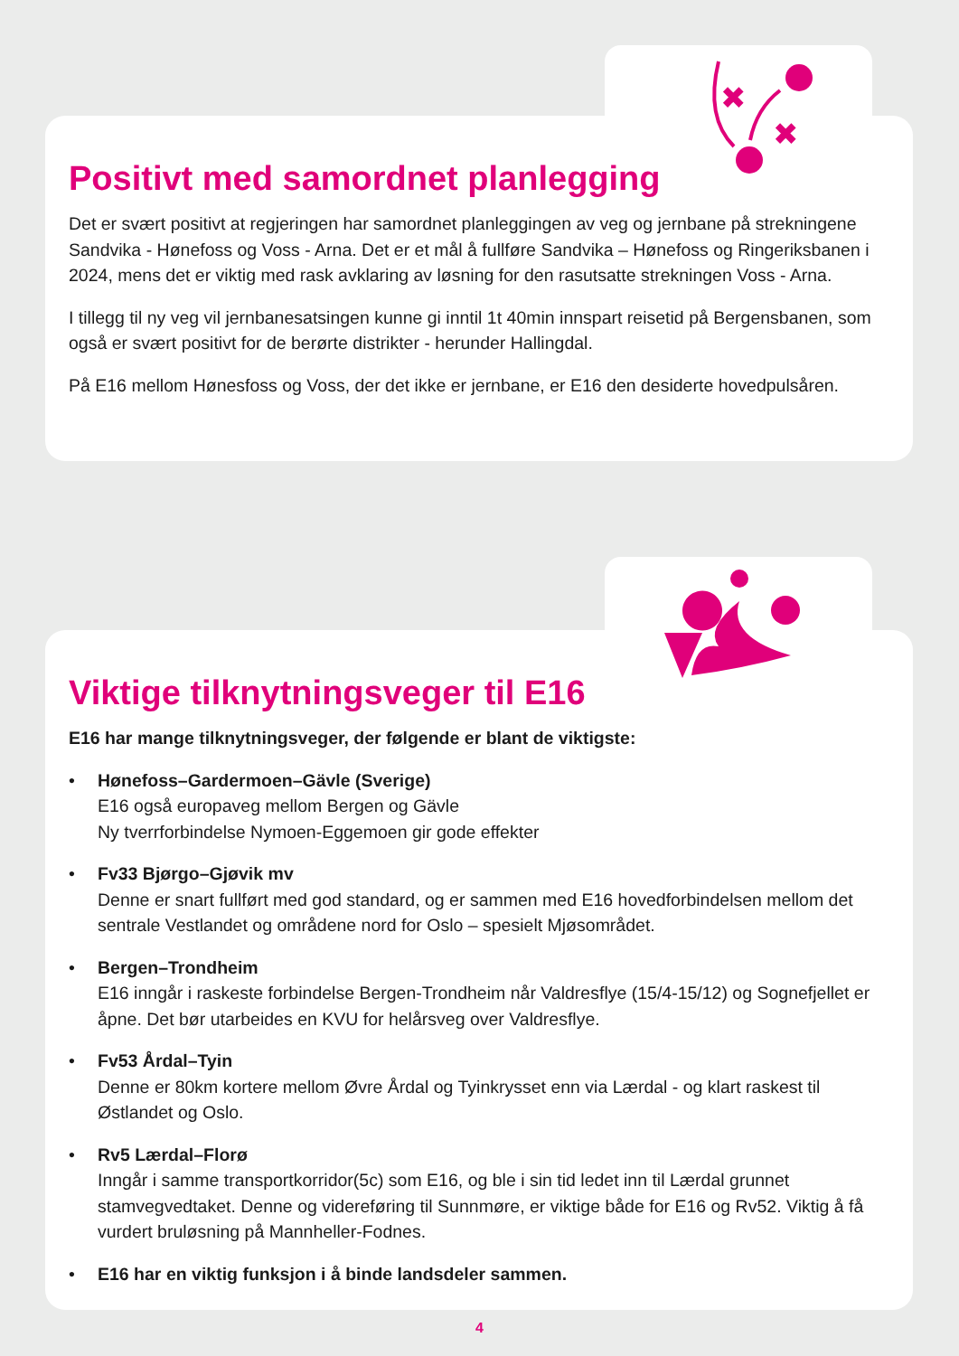Positivt med samordnet planlegging
Det er svært positivt at regjeringen har samordnet planleggingen av veg og jernbane på strekningene Sandvika - Hønefoss og Voss - Arna. Det er et mål å fullføre Sandvika – Hønefoss og Ringeriksbanen i 2024, mens det er viktig med rask avklaring av løsning for den rasutsatte strekningen Voss - Arna.
I tillegg til ny veg vil jernbanesatsingen kunne gi inntil 1t 40min innspart reisetid på Bergensbanen, som også er svært positivt for de berørte distrikter - herunder Hallingdal.
På E16 mellom Hønesfoss og Voss, der det ikke er jernbane, er E16 den desiderte hovedpulsåren.
✖
✖
Viktige tilknytningsveger til E16
E16 har mange tilknytningsveger, der følgende er blant de viktigste:
• Hønefoss–Gardermoen–Gävle (Sverige)
E16 også europaveg mellom Bergen og Gävle
Ny tverrforbindelse Nymoen-Eggemoen gir gode effekter
• Fv33 Bjørgo–Gjøvik mv
Denne er snart fullført med god standard, og er sammen med E16 hovedforbindelsen mellom det sentrale Vestlandet og områdene nord for Oslo – spesielt Mjøsområdet.
• Bergen–Trondheim
E16 inngår i raskeste forbindelse Bergen-Trondheim når Valdresflye (15/4-15/12) og Sognefjellet er åpne. Det bør utarbeides en KVU for helårsveg over Valdresflye.
• Fv53 Årdal–Tyin
Denne er 80km kortere mellom Øvre Årdal og Tyinkrysset enn via Lærdal - og klart raskest til Østlandet og Oslo.
• Rv5 Lærdal–Florø
Inngår i samme transportkorridor(5c) som E16, og ble i sin tid ledet inn til Lærdal grunnet stamvegvedtaket. Denne og videreføring til Sunnmøre, er viktige både for E16 og Rv52. Viktig å få vurdert bruløsning på Mannheller-Fodnes.
• E16 har en viktig funksjon i å binde landsdeler sammen.
4